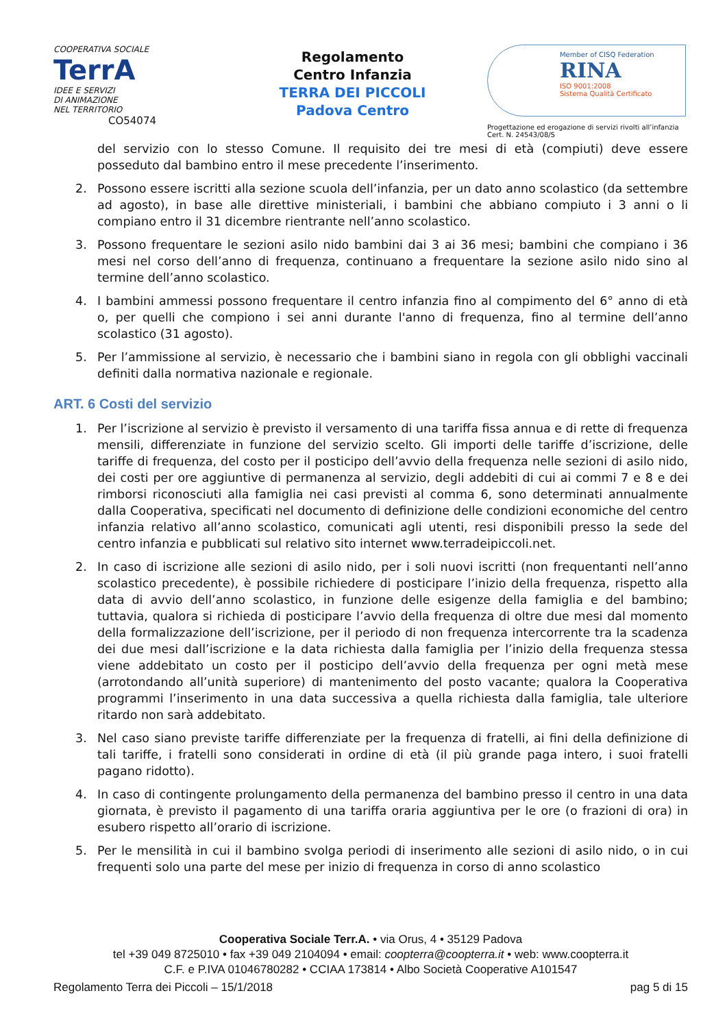COOPERATIVA SOCIALE
TerrA
IDEE E SERVIZI
DI ANIMAZIONE
NEL TERRITORIO CO54074
Regolamento
Centro Infanzia
TERRA DEI PICCOLI
Padova Centro
Member of CISQ Federation
RINA
ISO 9001:2008
Sistema Qualità Certificato
Progettazione ed erogazione di servizi rivolti all’infanzia
Cert. N. 24543/08/S
del servizio con lo stesso Comune. Il requisito dei tre mesi di età (compiuti) deve essere posseduto dal bambino entro il mese precedente l’inserimento.
2. Possono essere iscritti alla sezione scuola dell’infanzia, per un dato anno scolastico (da settembre ad agosto), in base alle direttive ministeriali, i bambini che abbiano compiuto i 3 anni o li compiano entro il 31 dicembre rientrante nell’anno scolastico.
3. Possono frequentare le sezioni asilo nido bambini dai 3 ai 36 mesi; bambini che compiano i 36 mesi nel corso dell’anno di frequenza, continuano a frequentare la sezione asilo nido sino al termine dell’anno scolastico.
4. I bambini ammessi possono frequentare il centro infanzia fino al compimento del 6° anno di età o, per quelli che compiono i sei anni durante l'anno di frequenza, fino al termine dell’anno scolastico (31 agosto).
5. Per l’ammissione al servizio, è necessario che i bambini siano in regola con gli obblighi vaccinali definiti dalla normativa nazionale e regionale.
ART. 6 Costi del servizio
1. Per l’iscrizione al servizio è previsto il versamento di una tariffa fissa annua e di rette di frequenza mensili, differenziate in funzione del servizio scelto. Gli importi delle tariffe d’iscrizione, delle tariffe di frequenza, del costo per il posticipo dell’avvio della frequenza nelle sezioni di asilo nido, dei costi per ore aggiuntive di permanenza al servizio, degli addebiti di cui ai commi 7 e 8 e dei rimborsi riconosciuti alla famiglia nei casi previsti al comma 6, sono determinati annualmente dalla Cooperativa, specificati nel documento di definizione delle condizioni economiche del centro infanzia relativo all’anno scolastico, comunicati agli utenti, resi disponibili presso la sede del centro infanzia e pubblicati sul relativo sito internet www.terradeipiccoli.net.
2. In caso di iscrizione alle sezioni di asilo nido, per i soli nuovi iscritti (non frequentanti nell’anno scolastico precedente), è possibile richiedere di posticipare l’inizio della frequenza, rispetto alla data di avvio dell’anno scolastico, in funzione delle esigenze della famiglia e del bambino; tuttavia, qualora si richieda di posticipare l’avvio della frequenza di oltre due mesi dal momento della formalizzazione dell’iscrizione, per il periodo di non frequenza intercorrente tra la scadenza dei due mesi dall’iscrizione e la data richiesta dalla famiglia per l’inizio della frequenza stessa viene addebitato un costo per il posticipo dell’avvio della frequenza per ogni metà mese (arrotondando all’unità superiore) di mantenimento del posto vacante; qualora la Cooperativa programmi l’inserimento in una data successiva a quella richiesta dalla famiglia, tale ulteriore ritardo non sarà addebitato.
3. Nel caso siano previste tariffe differenziate per la frequenza di fratelli, ai fini della definizione di tali tariffe, i fratelli sono considerati in ordine di età (il più grande paga intero, i suoi fratelli pagano ridotto).
4. In caso di contingente prolungamento della permanenza del bambino presso il centro in una data giornata, è previsto il pagamento di una tariffa oraria aggiuntiva per le ore (o frazioni di ora) in esubero rispetto all’orario di iscrizione.
5. Per le mensilità in cui il bambino svolga periodi di inserimento alle sezioni di asilo nido, o in cui frequenti solo una parte del mese per inizio di frequenza in corso di anno scolastico
Cooperativa Sociale Terr.A. • via Orus, 4 • 35129 Padova
tel +39 049 8725010 • fax +39 049 2104094 • email: coopterra@coopterra.it • web: www.coopterra.it
C.F. e P.IVA 01046780282 • CCIAA 173814 • Albo Società Cooperative A101547
Regolamento Terra dei Piccoli – 15/1/2018 pag 5 di 15